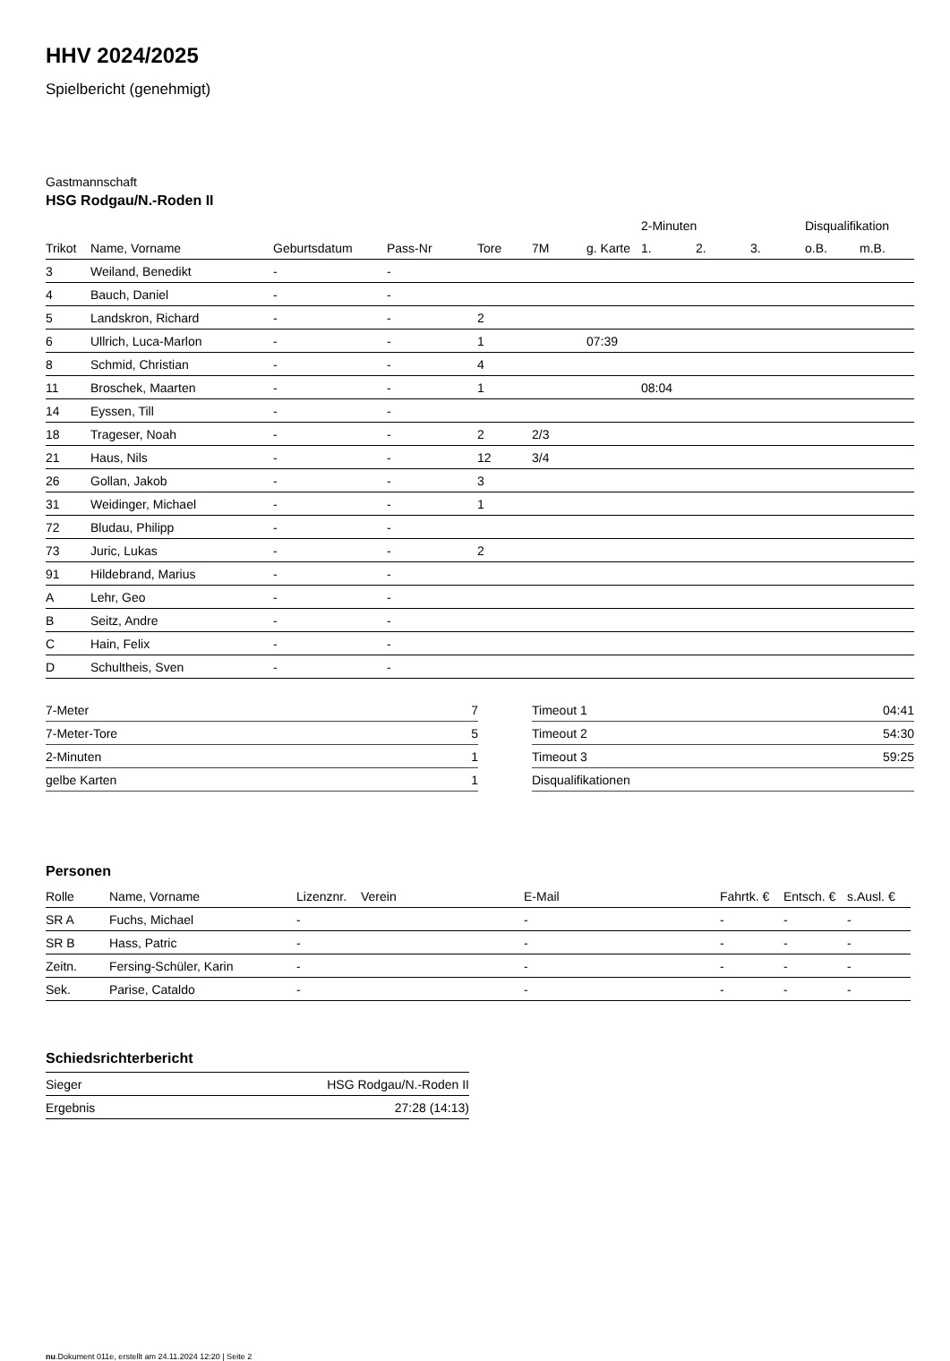HHV 2024/2025
Spielbericht (genehmigt)
Gastmannschaft
HSG Rodgau/N.-Roden II
| | | | | | | | 2-Minuten | | | Disqualifikation | |
| --- | --- | --- | --- | --- | --- | --- | --- | --- | --- | --- | --- |
| Trikot | Name, Vorname | Geburtsdatum | Pass-Nr | Tore | 7M | g. Karte | 1. | 2. | 3. | o.B. | m.B. |
| 3 | Weiland, Benedikt | - | - | | | | | | | | |
| 4 | Bauch, Daniel | - | - | | | | | | | | |
| 5 | Landskron, Richard | - | - | 2 | | | | | | | |
| 6 | Ullrich, Luca-Marlon | - | - | 1 | | 07:39 | | | | | |
| 8 | Schmid, Christian | - | - | 4 | | | | | | | |
| 11 | Broschek, Maarten | - | - | 1 | | | 08:04 | | | | |
| 14 | Eyssen, Till | - | - | | | | | | | | |
| 18 | Trageser, Noah | - | - | 2 | 2/3 | | | | | | |
| 21 | Haus, Nils | - | - | 12 | 3/4 | | | | | | |
| 26 | Gollan, Jakob | - | - | 3 | | | | | | | |
| 31 | Weidinger, Michael | - | - | 1 | | | | | | | |
| 72 | Bludau, Philipp | - | - | | | | | | | | |
| 73 | Juric, Lukas | - | - | 2 | | | | | | | |
| 91 | Hildebrand, Marius | - | - | | | | | | | | |
| A | Lehr, Geo | - | - | | | | | | | | |
| B | Seitz, Andre | - | - | | | | | | | | |
| C | Hain, Felix | - | - | | | | | | | | |
| D | Schultheis, Sven | - | - | | | | | | | | |
| 7-Meter | 7 |
| 7-Meter-Tore | 5 |
| 2-Minuten | 1 |
| gelbe Karten | 1 |
| Timeout 1 | 04:41 |
| Timeout 2 | 54:30 |
| Timeout 3 | 59:25 |
| Disqualifikationen | |
Personen
| Rolle | Name, Vorname | Lizenznr. | Verein | E-Mail | Fahrtk. € | Entsch. € | s.Ausl. € |
| --- | --- | --- | --- | --- | --- | --- | --- |
| SR A | Fuchs, Michael | - | | - | - | - | - |
| SR B | Hass, Patric | - | | - | - | - | - |
| Zeitn. | Fersing-Schüler, Karin | - | | - | - | - | - |
| Sek. | Parise, Cataldo | - | | - | - | - | - |
Schiedsrichterbericht
| Sieger | HSG Rodgau/N.-Roden II |
| Ergebnis | 27:28 (14:13) |
nu.Dokument 011e, erstellt am 24.11.2024 12:20 | Seite 2